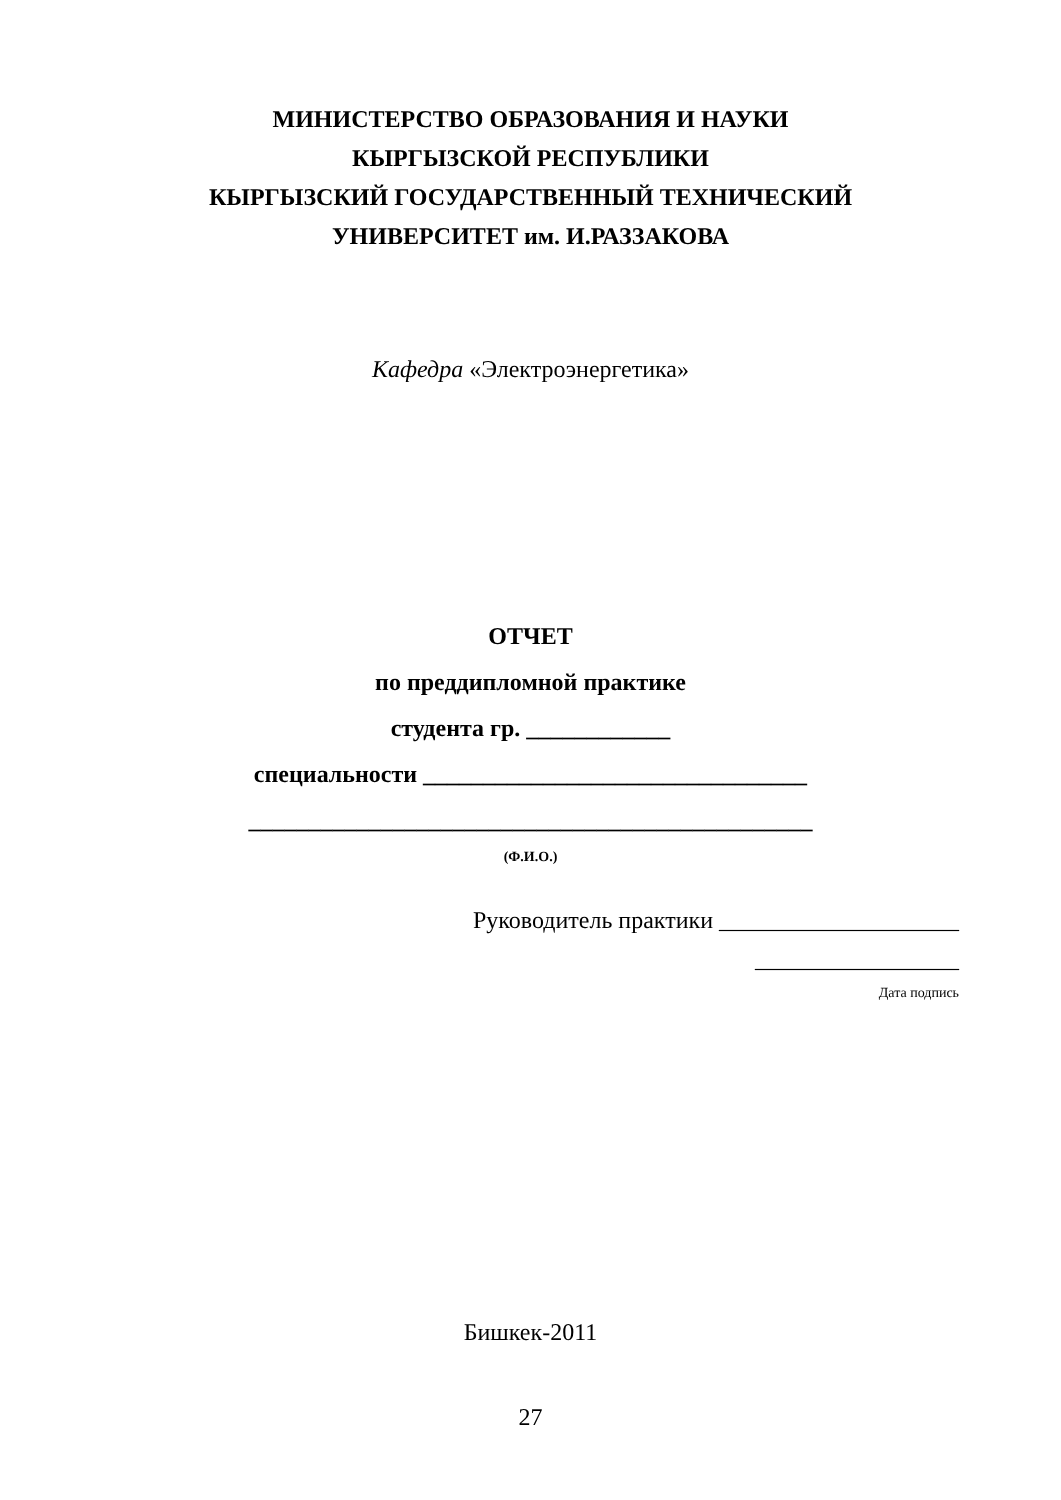МИНИСТЕРСТВО ОБРАЗОВАНИЯ И НАУКИ
КЫРГЫЗСКОЙ РЕСПУБЛИКИ
КЫРГЫЗСКИЙ ГОСУДАРСТВЕННЫЙ ТЕХНИЧЕСКИЙ
УНИВЕРСИТЕТ им. И.РАЗЗАКОВА
Кафедра «Электроэнергетика»
ОТЧЕТ
по преддипломной практике
студента гр. ____________
специальности ________________________________
_______________________________________________
(Ф.И.О.)
Руководитель практики ____________________
_________________
Дата подпись
Бишкек-2011
27